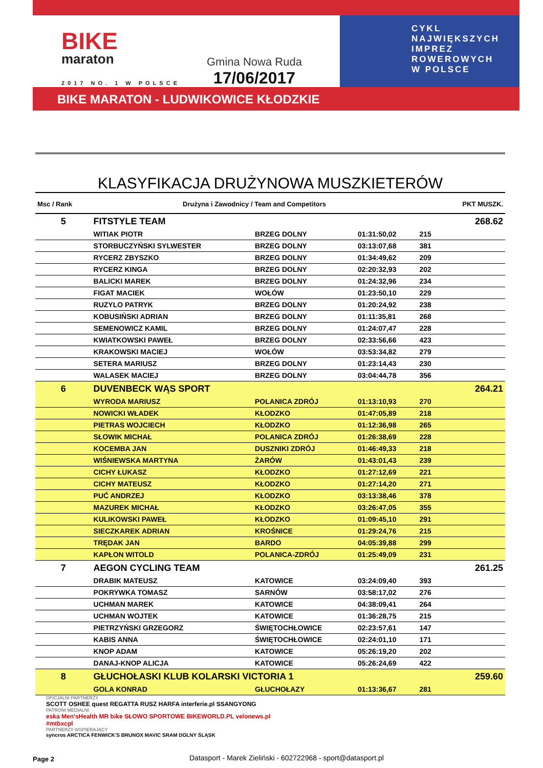BIKE
maraton
2017 NO. 1 W POLSCE
Gmina Nowa Ruda
17/06/2017
CYKL
NAJWIĘKSZYCH
IMPREZ
ROWEROWYCH
W POLSCE
BIKE MARATON - LUDWIKOWICE KŁODZKIE
KLASYFIKACJA DRUŻYNOWA MUSZKIETERÓW
| Msc / Rank | Drużyna i Zawodnicy / Team and Competitors | | | | PKT MUSZK. |
| --- | --- | --- | --- | --- | --- |
| 5 | FITSTYLE TEAM | | | | 268.62 |
| | WITIAK PIOTR | BRZEG DOLNY | 01:31:50,02 | 215 | |
| | STORBUCZYŃSKI SYLWESTER | BRZEG DOLNY | 03:13:07,68 | 381 | |
| | RYCERZ ZBYSZKO | BRZEG DOLNY | 01:34:49,62 | 209 | |
| | RYCERZ KINGA | BRZEG DOLNY | 02:20:32,93 | 202 | |
| | BALICKI MAREK | BRZEG DOLNY | 01:24:32,96 | 234 | |
| | FIGAT MACIEK | WOŁÓW | 01:23:50,10 | 229 | |
| | RUZYLO PATRYK | BRZEG DOLNY | 01:20:24,92 | 238 | |
| | KOBUSIŃSKI ADRIAN | BRZEG DOLNY | 01:11:35,81 | 268 | |
| | SEMENOWICZ KAMIL | BRZEG DOLNY | 01:24:07,47 | 228 | |
| | KWIATKOWSKI PAWEŁ | BRZEG DOLNY | 02:33:56,66 | 423 | |
| | KRAKOWSKI MACIEJ | WOŁÓW | 03:53:34,82 | 279 | |
| | SETERA MARIUSZ | BRZEG DOLNY | 01:23:14,43 | 230 | |
| | WALASEK MACIEJ | BRZEG DOLNY | 03:04:44,78 | 356 | |
| 6 | DUVENBECK WĄS SPORT | | | | 264.21 |
| | WYRODA MARIUSZ | POLANICA ZDRÓJ | 01:13:10,93 | 270 | |
| | NOWICKI WŁADEK | KŁODZKO | 01:47:05,89 | 218 | |
| | PIETRAS WOJCIECH | KŁODZKO | 01:12:36,98 | 265 | |
| | SŁOWIK MICHAŁ | POLANICA ZDRÓJ | 01:26:38,69 | 228 | |
| | KOCEMBA JAN | DUSZNIKI ZDRÓJ | 01:46:49,33 | 218 | |
| | WIŚNIEWSKA MARTYNA | ŻARÓW | 01:43:01,43 | 239 | |
| | CICHY ŁUKASZ | KŁODZKO | 01:27:12,69 | 221 | |
| | CICHY MATEUSZ | KŁODZKO | 01:27:14,20 | 271 | |
| | PUĆ ANDRZEJ | KŁODZKO | 03:13:38,46 | 378 | |
| | MAZUREK MICHAŁ | KŁODZKO | 03:26:47,05 | 355 | |
| | KULIKOWSKI PAWEŁ | KŁODZKO | 01:09:45,10 | 291 | |
| | SIECZKAREK ADRIAN | KROŚNICE | 01:29:24,76 | 215 | |
| | TRĘDAK JAN | BARDO | 04:05:39,88 | 299 | |
| | KAPŁON WITOLD | POLANICA-ZDRÓJ | 01:25:49,09 | 231 | |
| 7 | AEGON CYCLING TEAM | | | | 261.25 |
| | DRABIK MATEUSZ | KATOWICE | 03:24:09,40 | 393 | |
| | POKRYWKA TOMASZ | SARNÓW | 03:58:17,02 | 276 | |
| | UCHMAN MAREK | KATOWICE | 04:38:09,41 | 264 | |
| | UCHMAN WOJTEK | KATOWICE | 01:36:28,75 | 215 | |
| | PIETRZYŃSKI GRZEGORZ | ŚWIĘTOCHŁOWICE | 02:23:57,61 | 147 | |
| | KABIS ANNA | ŚWIĘTOCHŁOWICE | 02:24:01,10 | 171 | |
| | KNOP ADAM | KATOWICE | 05:26:19,20 | 202 | |
| | DANAJ-KNOP ALICJA | KATOWICE | 05:26:24,69 | 422 | |
| 8 | GŁUCHOŁASKI KLUB KOLARSKI VICTORIA 1 | | | | 259.60 |
| | GOLA KONRAD | GŁUCHOŁAZY | 01:13:36,67 | 281 | |
OFICJALNI PARTNERZY
SCOTT OSHEE quest REGATTA RUSZ HARFA interferie.pl SSANGYONG
PATRONI MEDIALNI
eska Men'sHealth MR bike SŁOWO SPORTOWE BIKEWORLD.PL velonews.pl #mtbxcpl
PARTNERZY WSPIERAJĄCY
syncros ARCTICA FENWICK'S BRUNOX MAVIC SRAM DOLNY ŚLĄSK
Page 2
Datasport - Marek Zieliński - 602722968 - sport@datasport.pl